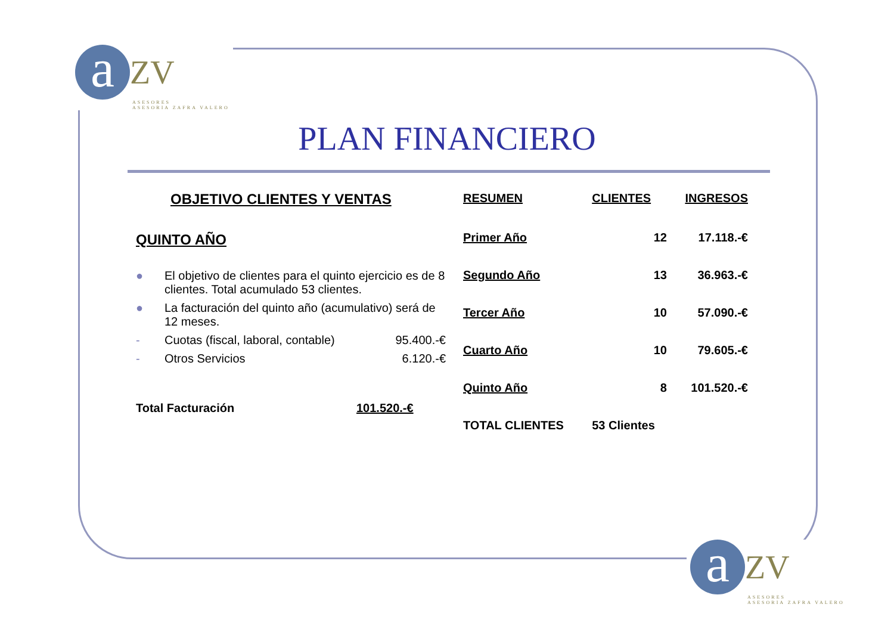a ZV
ASESORES
ASESORIA ZAFRA VALERO
a ZV
ASESORES
ASESORIA ZAFRA VALERO
PLAN FINANCIERO
OBJETIVO CLIENTES Y VENTAS
QUINTO AÑO
● El objetivo de clientes para el quinto ejercicio es de 8 clientes. Total acumulado 53 clientes.
● La facturación del quinto año (acumulativo) será de 12 meses.
- Cuotas (fiscal, laboral, contable) 95.400.-€
- Otros Servicios 6.120.-€
Total Facturación 101.520.-€
| RESUMEN | CLIENTES | INGRESOS |
| --- | --- | --- |
| Primer Año | 12 | 17.118.-€ |
| Segundo Año | 13 | 36.963.-€ |
| Tercer Año | 10 | 57.090.-€ |
| Cuarto Año | 10 | 79.605.-€ |
| Quinto Año | 8 | 101.520.-€ |
| TOTAL CLIENTES | 53 Clientes | |